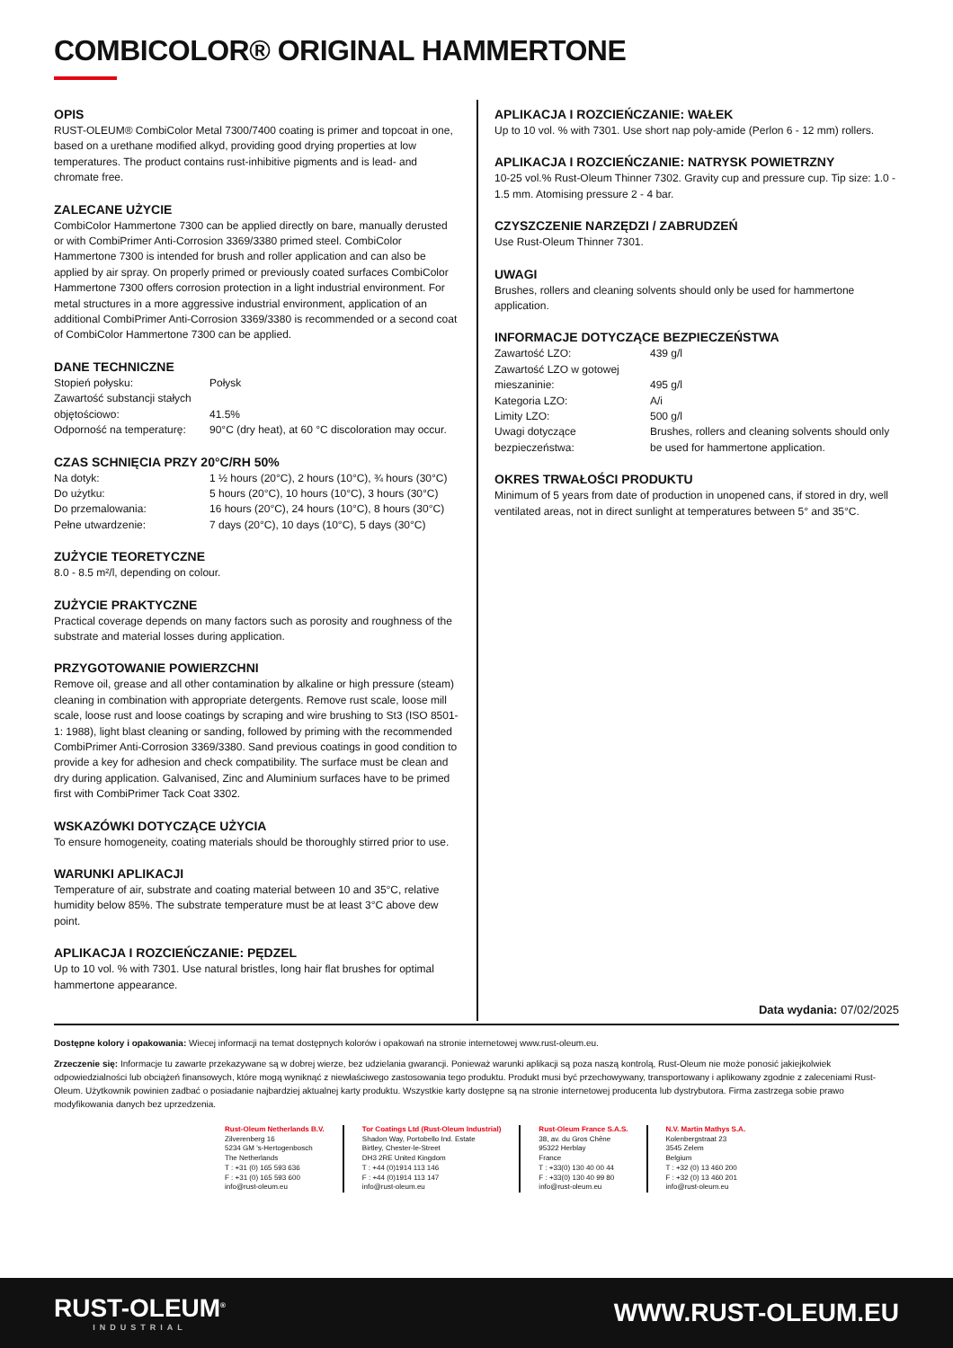COMBICOLOR® ORIGINAL HAMMERTONE
OPIS
RUST-OLEUM® CombiColor Metal 7300/7400 coating is primer and topcoat in one, based on a urethane modified alkyd, providing good drying properties at low temperatures. The product contains rust-inhibitive pigments and is lead- and chromate free.
ZALECANE UŻYCIE
CombiColor Hammertone 7300 can be applied directly on bare, manually derusted or with CombiPrimer Anti-Corrosion 3369/3380 primed steel. CombiColor Hammertone 7300 is intended for brush and roller application and can also be applied by air spray. On properly primed or previously coated surfaces CombiColor Hammertone 7300 offers corrosion protection in a light industrial environment. For metal structures in a more aggressive industrial environment, application of an additional CombiPrimer Anti-Corrosion 3369/3380 is recommended or a second coat of CombiColor Hammertone 7300 can be applied.
DANE TECHNICZNE
| Stopień połysku: | Połysk |
| Zawartość substancji stałych objętościowo: | 41.5% |
| Odporność na temperaturę: | 90°C (dry heat), at 60 °C discoloration may occur. |
CZAS SCHNIĘCIA PRZY 20°C/RH 50%
| Na dotyk: | 1 ½ hours (20°C), 2 hours (10°C), ¾ hours (30°C) |
| Do użytku: | 5 hours (20°C), 10 hours (10°C), 3 hours (30°C) |
| Do przemalowania: | 16 hours (20°C), 24 hours (10°C), 8 hours (30°C) |
| Pełne utwardzenie: | 7 days (20°C), 10 days (10°C), 5 days (30°C) |
ZUŻYCIE TEORETYCZNE
8.0 - 8.5 m²/l, depending on colour.
ZUŻYCIE PRAKTYCZNE
Practical coverage depends on many factors such as porosity and roughness of the substrate and material losses during application.
PRZYGOTOWANIE POWIERZCHNI
Remove oil, grease and all other contamination by alkaline or high pressure (steam) cleaning in combination with appropriate detergents. Remove rust scale, loose mill scale, loose rust and loose coatings by scraping and wire brushing to St3 (ISO 8501-1: 1988), light blast cleaning or sanding, followed by priming with the recommended CombiPrimer Anti-Corrosion 3369/3380. Sand previous coatings in good condition to provide a key for adhesion and check compatibility. The surface must be clean and dry during application. Galvanised, Zinc and Aluminium surfaces have to be primed first with CombiPrimer Tack Coat 3302.
WSKAZÓWKI DOTYCZĄCE UŻYCIA
To ensure homogeneity, coating materials should be thoroughly stirred prior to use.
WARUNKI APLIKACJI
Temperature of air, substrate and coating material between 10 and 35°C, relative humidity below 85%. The substrate temperature must be at least 3°C above dew point.
APLIKACJA I ROZCIEŃCZANIE: PĘDZEL
Up to 10 vol. % with 7301. Use natural bristles, long hair flat brushes for optimal hammertone appearance.
APLIKACJA I ROZCIEŃCZANIE: WAŁEK
Up to 10 vol. % with 7301. Use short nap poly-amide (Perlon 6 - 12 mm) rollers.
APLIKACJA I ROZCIEŃCZANIE: NATRYSK POWIETRZNY
10-25 vol.% Rust-Oleum Thinner 7302. Gravity cup and pressure cup. Tip size: 1.0 - 1.5 mm. Atomising pressure 2 - 4 bar.
CZYSZCZENIE NARZĘDZI / ZABRUDZEŃ
Use Rust-Oleum Thinner 7301.
UWAGI
Brushes, rollers and cleaning solvents should only be used for hammertone application.
INFORMACJE DOTYCZĄCE BEZPIECZEŃSTWA
| Zawartość LZO: | 439 g/l |
| Zawartość LZO w gotowej mieszaninie: | 495 g/l |
| Kategoria LZO: | A/i |
| Limity LZO: | 500 g/l |
| Uwagi dotyczące bezpieczeństwa: | Brushes, rollers and cleaning solvents should only be used for hammertone application. |
OKRES TRWAŁOŚCI PRODUKTU
Minimum of 5 years from date of production in unopened cans, if stored in dry, well ventilated areas, not in direct sunlight at temperatures between 5° and 35°C.
Data wydania: 07/02/2025
Dostępne kolory i opakowania: Wiecej informacji na temat dostępnych kolorów i opakowań na stronie internetowej www.rust-oleum.eu.
Zrzeczenie się: Informacje tu zawarte przekazywane są w dobrej wierze, bez udzielania gwarancji. Ponieważ warunki aplikacji są poza naszą kontrolą, Rust-Oleum nie może ponosić jakiejkolwiek odpowiedzialności lub obciążeń finansowych, które mogą wyniknąć z niewłaściwego zastosowania tego produktu. Produkt musi być przechowywany, transportowany i aplikowany zgodnie z zaleceniami Rust-Oleum. Użytkownik powinien zadbać o posiadanie najbardziej aktualnej karty produktu. Wszystkie karty dostępne są na stronie internetowej producenta lub dystrybutora. Firma zastrzega sobie prawo modyfikowania danych bez uprzedzenia.
Rust-Oleum Netherlands B.V.
Zilverenberg 16
5234 GM 's-Hertogenbosch
The Netherlands
T : +31 (0) 165 593 636
F : +31 (0) 165 593 600
info@rust-oleum.eu
Tor Coatings Ltd (Rust-Oleum Industrial)
Shadon Way, Portobello Ind. Estate
Birtley, Chester-le-Street
DH3 2RE United Kingdom
T : +44 (0)1914 113 146
F : +44 (0)1914 113 147
info@rust-oleum.eu
Rust-Oleum France S.A.S.
38, av. du Gros Chêne
95322 Herblay
France
T : +33(0) 130 40 00 44
F : +33(0) 130 40 99 80
info@rust-oleum.eu
N.V. Martin Mathys S.A.
Kolenbergstraat 23
3545 Zelem
Belgium
T : +32 (0) 13 460 200
F : +32 (0) 13 460 201
info@rust-oleum.eu
RUST-OLEUM<sup>®</sup>
INDUSTRIAL
WWW.RUST-OLEUM.EU